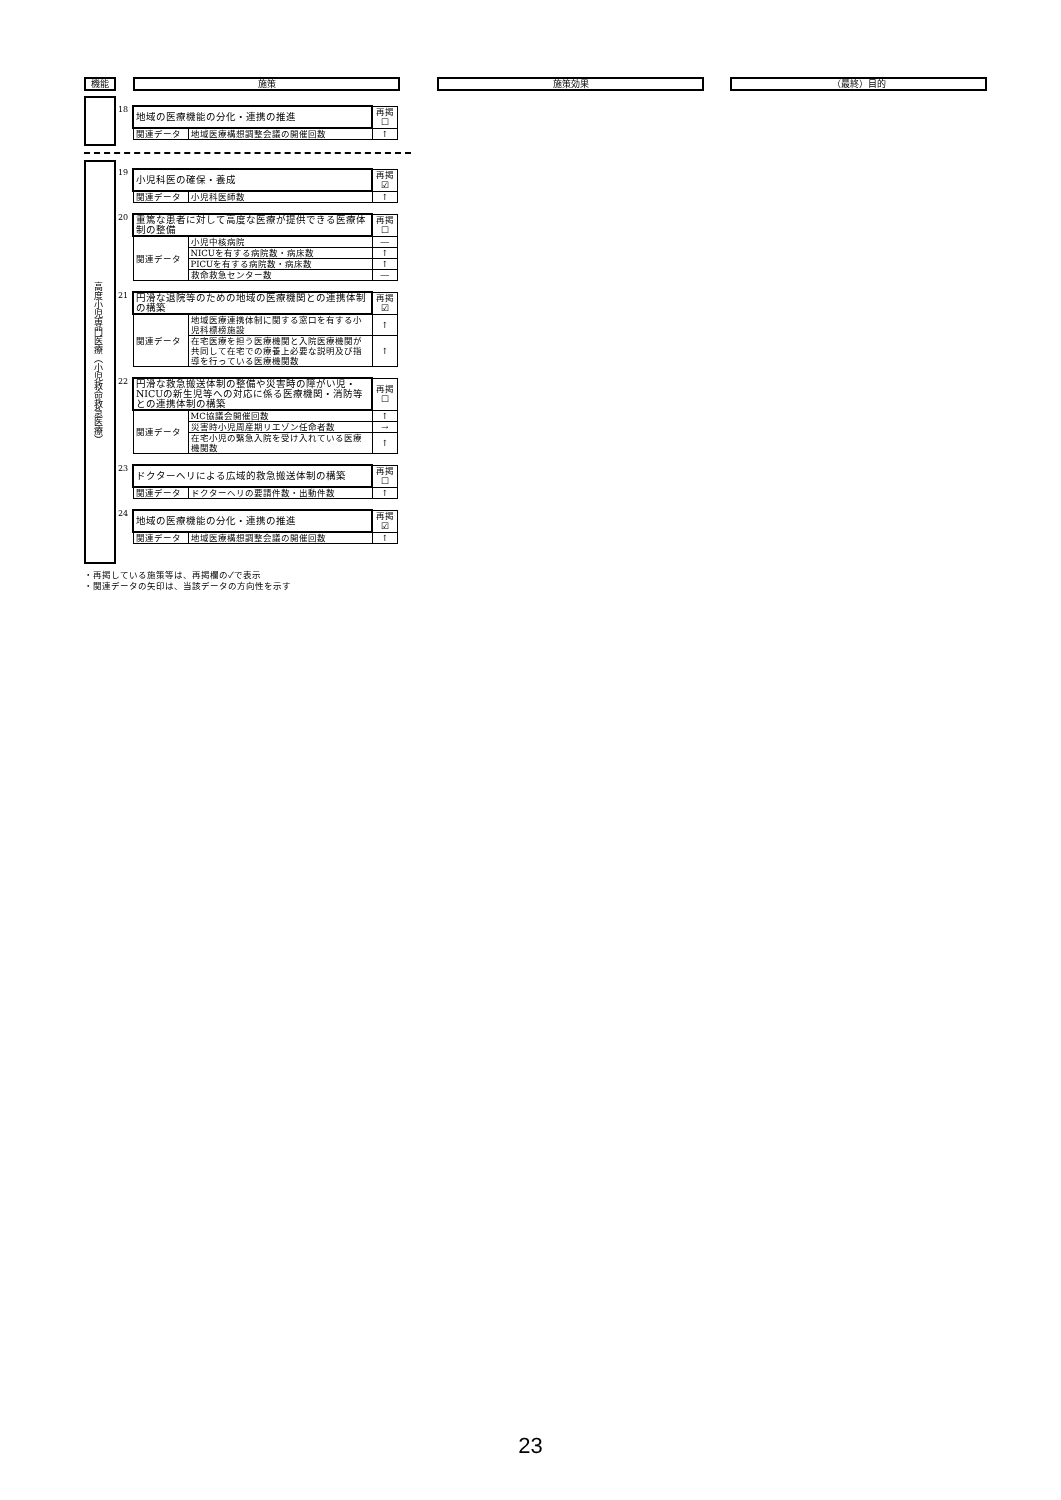機能 施策 施策効果 （最終）目的
高度小児専門医療（小児救命救急医療）
18
| 地域の医療機能の分化・連携の推進 | | 再掲 ☐ |
| 関連データ | 地域医療構想調整会議の開催回数 | ↑ |
19
| 小児科医の確保・養成 | | 再掲 ☑ |
| 関連データ | 小児科医師数 | ↑ |
20
| 重篤な患者に対して高度な医療が提供できる医療体制の整備 | | 再掲 ☐ |
| 関連データ | 小児中核病院 | ― |
| | NICUを有する病院数・病床数 | ↑ |
| | PICUを有する病院数・病床数 | ↑ |
| | 救命救急センター数 | ― |
21
| 円滑な退院等のための地域の医療機関との連携体制の構築 | | 再掲 ☑ |
| 関連データ | 地域医療連携体制に関する窓口を有する小児科標榜施設 | ↑ |
| | 在宅医療を担う医療機関と入院医療機関が共同して在宅での療養上必要な説明及び指導を行っている医療機関数 | ↑ |
22
| 円滑な救急搬送体制の整備や災害時の障がい児・NICUの新生児等への対応に係る医療機関・消防等との連携体制の構築 | | 再掲 ☐ |
| 関連データ | MC協議会開催回数 | ↑ |
| | 災害時小児周産期リエゾン任命者数 | → |
| | 在宅小児の緊急入院を受け入れている医療機関数 | ↑ |
23
| ドクターヘリによる広域的救急搬送体制の構築 | | 再掲 ☐ |
| 関連データ | ドクターヘリの要請件数・出動件数 | ↑ |
24
| 地域の医療機能の分化・連携の推進 | | 再掲 ☑ |
| 関連データ | 地域医療構想調整会議の開催回数 | ↑ |
・再掲している施策等は、再掲欄の✓で表示
・関連データの矢印は、当該データの方向性を示す
23